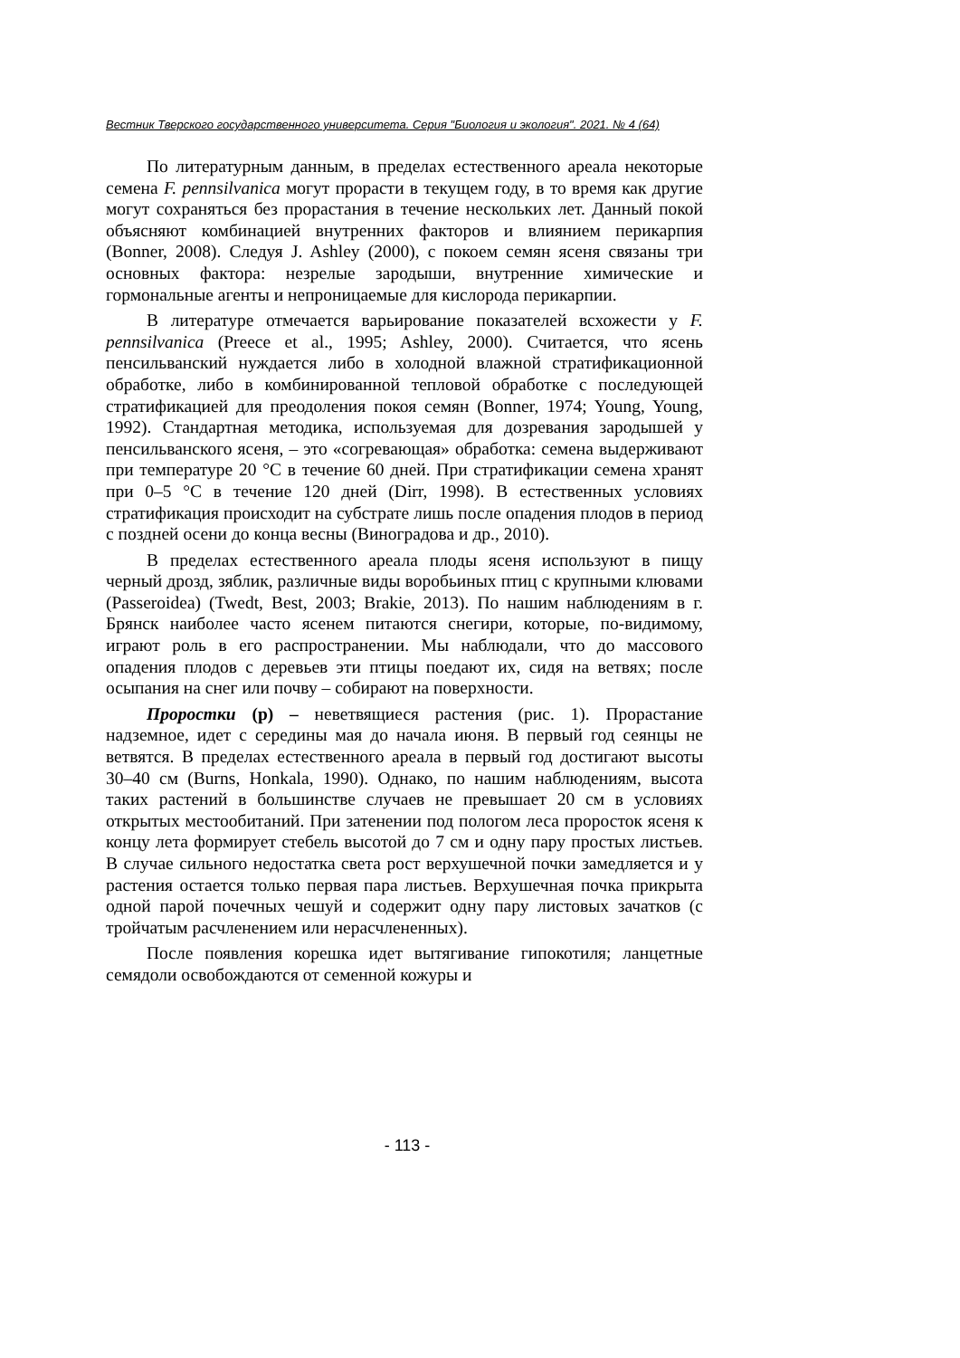Вестник Тверского государственного университета. Серия "Биология и экология". 2021. № 4 (64)
По литературным данным, в пределах естественного ареала некоторые семена F. pennsilvanica могут прорасти в текущем году, в то время как другие могут сохраняться без прорастания в течение нескольких лет. Данный покой объясняют комбинацией внутренних факторов и влиянием перикарпия (Bonner, 2008). Следуя J. Ashley (2000), с покоем семян ясеня связаны три основных фактора: незрелые зародыши, внутренние химические и гормональные агенты и непроницаемые для кислорода перикарпии.
В литературе отмечается варьирование показателей всхожести у F. pennsilvanica (Preece et al., 1995; Ashley, 2000). Считается, что ясень пенсильванский нуждается либо в холодной влажной стратификационной обработке, либо в комбинированной тепловой обработке с последующей стратификацией для преодоления покоя семян (Bonner, 1974; Young, Young, 1992). Стандартная методика, используемая для дозревания зародышей у пенсильванского ясеня, – это «согревающая» обработка: семена выдерживают при температуре 20 °C в течение 60 дней. При стратификации семена хранят при 0–5 °C в течение 120 дней (Dirr, 1998). В естественных условиях стратификация происходит на субстрате лишь после опадения плодов в период с поздней осени до конца весны (Виноградова и др., 2010).
В пределах естественного ареала плоды ясеня используют в пищу черный дрозд, зяблик, различные виды воробьиных птиц с крупными клювами (Passeroidea) (Twedt, Best, 2003; Brakie, 2013). По нашим наблюдениям в г. Брянск наиболее часто ясенем питаются снегири, которые, по-видимому, играют роль в его распространении. Мы наблюдали, что до массового опадения плодов с деревьев эти птицы поедают их, сидя на ветвях; после осыпания на снег или почву – собирают на поверхности.
Проростки (p) – неветвящиеся растения (рис. 1). Прорастание надземное, идет с середины мая до начала июня. В первый год сеянцы не ветвятся. В пределах естественного ареала в первый год достигают высоты 30–40 см (Burns, Honkala, 1990). Однако, по нашим наблюдениям, высота таких растений в большинстве случаев не превышает 20 см в условиях открытых местообитаний. При затенении под пологом леса проросток ясеня к концу лета формирует стебель высотой до 7 см и одну пару простых листьев. В случае сильного недостатка света рост верхушечной почки замедляется и у растения остается только первая пара листьев. Верхушечная почка прикрыта одной парой почечных чешуй и содержит одну пару листовых зачатков (с тройчатым расчленением или нерасчлененных).
После появления корешка идет вытягивание гипокотиля; ланцетные семядоли освобождаются от семенной кожуры и
- 113 -